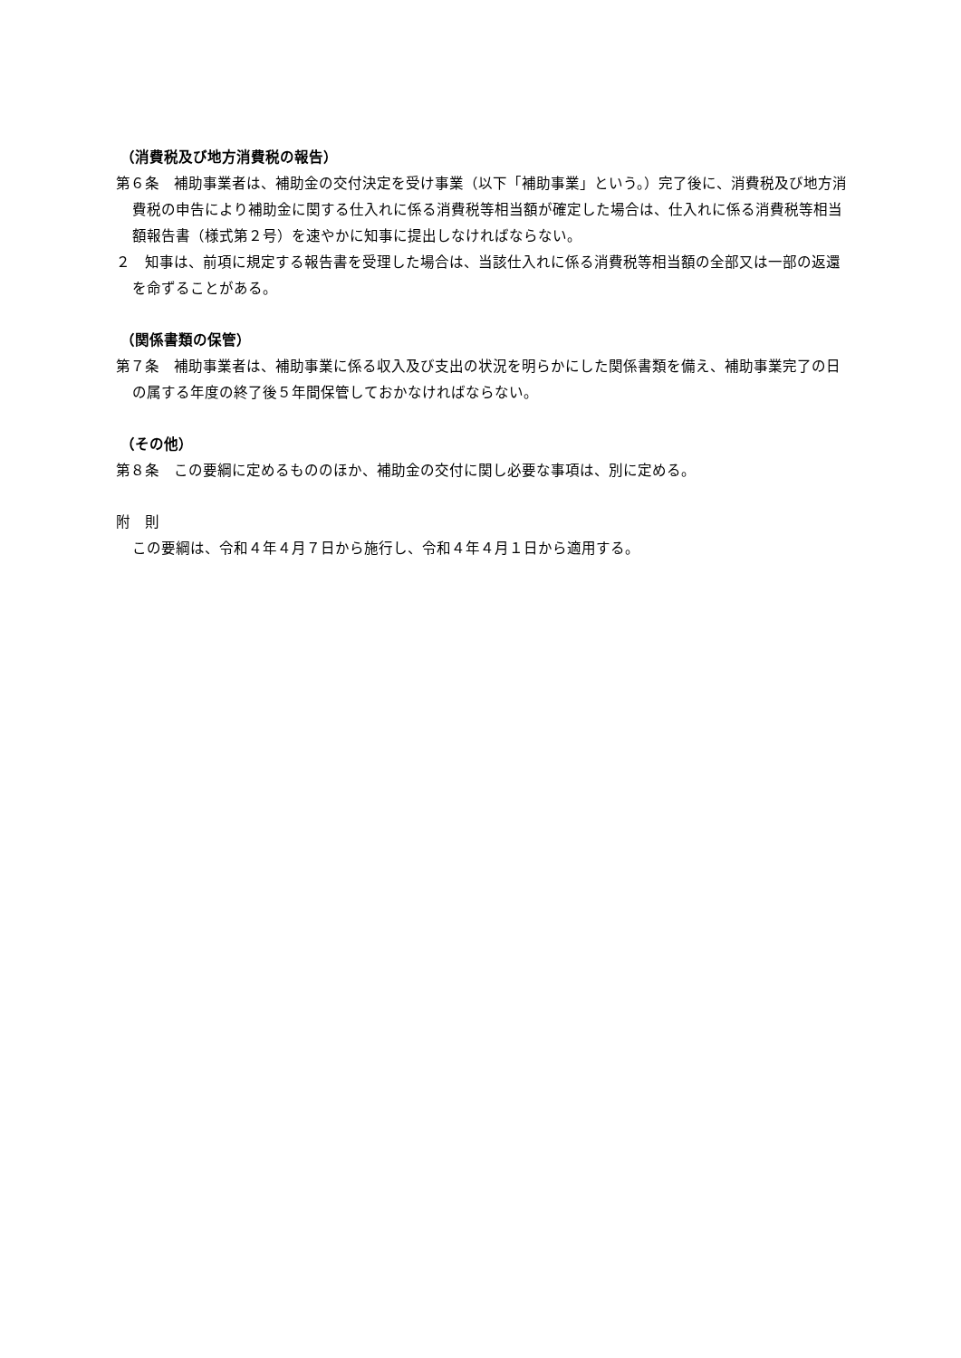（消費税及び地方消費税の報告）
第６条　補助事業者は、補助金の交付決定を受け事業（以下「補助事業」という。）完了後に、消費税及び地方消費税の申告により補助金に関する仕入れに係る消費税等相当額が確定した場合は、仕入れに係る消費税等相当額報告書（様式第２号）を速やかに知事に提出しなければならない。
２　知事は、前項に規定する報告書を受理した場合は、当該仕入れに係る消費税等相当額の全部又は一部の返還を命ずることがある。
（関係書類の保管）
第７条　補助事業者は、補助事業に係る収入及び支出の状況を明らかにした関係書類を備え、補助事業完了の日の属する年度の終了後５年間保管しておかなければならない。
（その他）
第８条　この要綱に定めるもののほか、補助金の交付に関し必要な事項は、別に定める。
附　則
この要綱は、令和４年４月７日から施行し、令和４年４月１日から適用する。